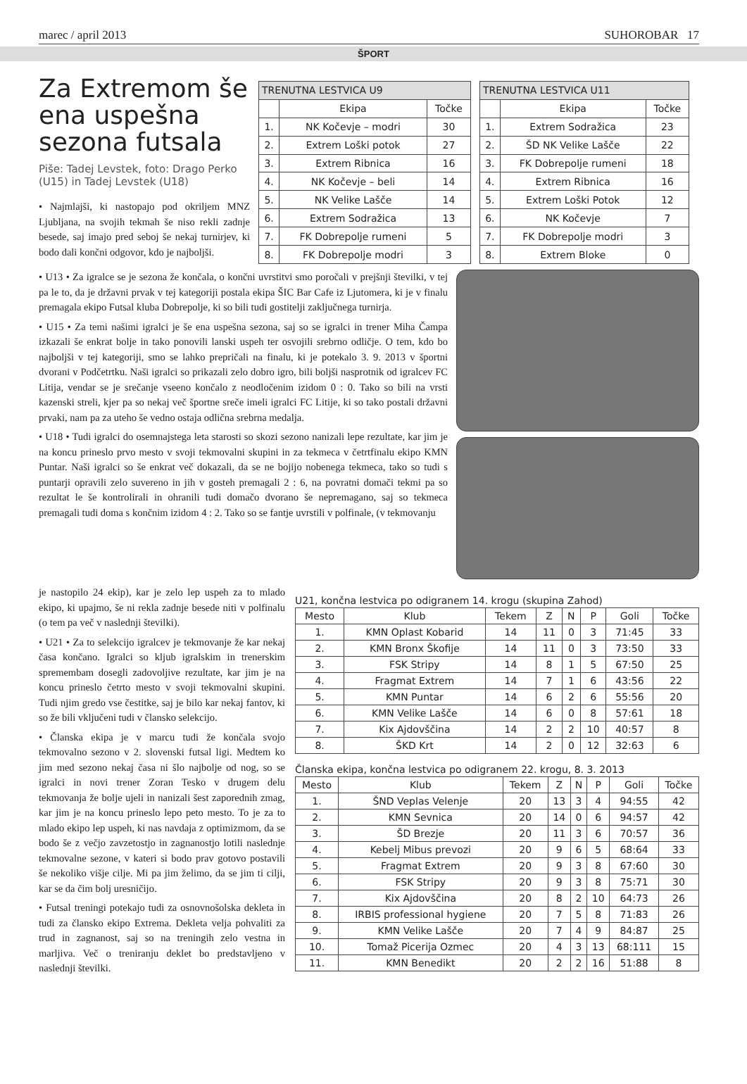marec / april 2013 SUHOROBAR 17
ŠPORT
Za Extremom še ena uspešna sezona futsala
Piše: Tadej Levstek, foto: Drago Perko (U15) in Tadej Levstek (U18)
• Najmlajši, ki nastopajo pod okriljem MNZ Ljubljana, na svojih tekmah še niso rekli zadnje besede, saj imajo pred seboj še nekaj turnirjev, ki bodo dali končni odgovor, kdo je najboljši.
| TRENUTNA LESTVICA U9 | | |
| | Ekipa | Točke |
| 1. | NK Kočevje – modri | 30 |
| 2. | Extrem Loški potok | 27 |
| 3. | Extrem Ribnica | 16 |
| 4. | NK Kočevje – beli | 14 |
| 5. | NK Velike Lašče | 14 |
| 6. | Extrem Sodražica | 13 |
| 7. | FK Dobrepolje rumeni | 5 |
| 8. | FK Dobrepolje modri | 3 |
| TRENUTNA LESTVICA U11 | | |
| | Ekipa | Točke |
| 1. | Extrem Sodražica | 23 |
| 2. | ŠD NK Velike Lašče | 22 |
| 3. | FK Dobrepolje rumeni | 18 |
| 4. | Extrem Ribnica | 16 |
| 5. | Extrem Loški Potok | 12 |
| 6. | NK Kočevje | 7 |
| 7. | FK Dobrepolje modri | 3 |
| 8. | Extrem Bloke | 0 |
• U13 • Za igralce se je sezona že končala, o končni uvrstitvi smo poročali v prejšnji številki, v tej pa le to, da je državni prvak v tej kategoriji postala ekipa ŠIC Bar Cafe iz Ljutomera, ki je v finalu premagala ekipo Futsal kluba Dobrepolje, ki so bili tudi gostitelji zaključnega turnirja.
• U15 • Za temi našimi igralci je še ena uspešna sezona, saj so se igralci in trener Miha Čampa izkazali še enkrat bolje in tako ponovili lanski uspeh ter osvojili srebrno odličje. O tem, kdo bo najboljši v tej kategoriji, smo se lahko prepričali na finalu, ki je potekalo 3. 9. 2013 v športni dvorani v Podčetrtku. Naši igralci so prikazali zelo dobro igro, bili boljši nasprotnik od igralcev FC Litija, vendar se je srečanje vseeno končalo z neodločenim izidom 0 : 0. Tako so bili na vrsti kazenski streli, kjer pa so nekaj več športne sreče imeli igralci FC Litije, ki so tako postali državni prvaki, nam pa za uteho še vedno ostaja odlična srebrna medalja.
• U18 • Tudi igralci do osemnajstega leta starosti so skozi sezono nanizali lepe rezultate, kar jim je na koncu prineslo prvo mesto v svoji tekmovalni skupini in za tekmeca v četrtfinalu ekipo KMN Puntar. Naši igralci so še enkrat več dokazali, da se ne bojijo nobenega tekmeca, tako so tudi s puntarji opravili zelo suvereno in jih v gosteh premagali 2 : 6, na povratni domači tekmi pa so rezultat le še kontrolirali in ohranili tudi domačo dvorano še nepremagano, saj so tekmeca premagali tudi doma s končnim izidom 4 : 2. Tako so se fantje uvrstili v polfinale, (v tekmovanju
je nastopilo 24 ekip), kar je zelo lep uspeh za to mlado ekipo, ki upajmo, še ni rekla zadnje besede niti v polfinalu (o tem pa več v naslednji številki).
• U21 • Za to selekcijo igralcev je tekmovanje že kar nekaj časa končano. Igralci so kljub igralskim in trenerskim spremembam dosegli zadovoljive rezultate, kar jim je na koncu prineslo četrto mesto v svoji tekmovalni skupini. Tudi njim gredo vse čestitke, saj je bilo kar nekaj fantov, ki so že bili vključeni tudi v člansko selekcijo.
• Članska ekipa je v marcu tudi že končala svojo tekmovalno sezono v 2. slovenski futsal ligi. Medtem ko jim med sezono nekaj časa ni šlo najbolje od nog, so se igralci in novi trener Zoran Tesko v drugem delu tekmovanja že bolje ujeli in nanizali šest zaporednih zmag, kar jim je na koncu prineslo lepo peto mesto. To je za to mlado ekipo lep uspeh, ki nas navdaja z optimizmom, da se bodo še z večjo zavzetostjo in zagnanostjo lotili naslednje tekmovalne sezone, v kateri si bodo prav gotovo postavili še nekoliko višje cilje. Mi pa jim želimo, da se jim ti cilji, kar se da čim bolj uresničijo.
• Futsal treningi potekajo tudi za osnovnošolska dekleta in tudi za člansko ekipo Extrema. Dekleta velja pohvaliti za trud in zagnanost, saj so na treningih zelo vestna in marljiva. Več o treniranju deklet bo predstavljeno v naslednji številki.
U21, končna lestvica po odigranem 14. krogu (skupina Zahod)
| Mesto | Klub | Tekem | Z | N | P | Goli | Točke |
| --- | --- | --- | --- | --- | --- | --- | --- |
| 1. | KMN Oplast Kobarid | 14 | 11 | 0 | 3 | 71:45 | 33 |
| 2. | KMN Bronx Škofije | 14 | 11 | 0 | 3 | 73:50 | 33 |
| 3. | FSK Stripy | 14 | 8 | 1 | 5 | 67:50 | 25 |
| 4. | Fragmat Extrem | 14 | 7 | 1 | 6 | 43:56 | 22 |
| 5. | KMN Puntar | 14 | 6 | 2 | 6 | 55:56 | 20 |
| 6. | KMN Velike Lašče | 14 | 6 | 0 | 8 | 57:61 | 18 |
| 7. | Kix Ajdovščina | 14 | 2 | 2 | 10 | 40:57 | 8 |
| 8. | ŠKD Krt | 14 | 2 | 0 | 12 | 32:63 | 6 |
Članska ekipa, končna lestvica po odigranem 22. krogu, 8. 3. 2013
| Mesto | Klub | Tekem | Z | N | P | Goli | Točke |
| --- | --- | --- | --- | --- | --- | --- | --- |
| 1. | ŠND Veplas Velenje | 20 | 13 | 3 | 4 | 94:55 | 42 |
| 2. | KMN Sevnica | 20 | 14 | 0 | 6 | 94:57 | 42 |
| 3. | ŠD Brezje | 20 | 11 | 3 | 6 | 70:57 | 36 |
| 4. | Kebelj Mibus prevozi | 20 | 9 | 6 | 5 | 68:64 | 33 |
| 5. | Fragmat Extrem | 20 | 9 | 3 | 8 | 67:60 | 30 |
| 6. | FSK Stripy | 20 | 9 | 3 | 8 | 75:71 | 30 |
| 7. | Kix Ajdovščina | 20 | 8 | 2 | 10 | 64:73 | 26 |
| 8. | IRBIS professional hygiene | 20 | 7 | 5 | 8 | 71:83 | 26 |
| 9. | KMN Velike Lašče | 20 | 7 | 4 | 9 | 84:87 | 25 |
| 10. | Tomaž Picerija Ozmec | 20 | 4 | 3 | 13 | 68:111 | 15 |
| 11. | KMN Benedikt | 20 | 2 | 2 | 16 | 51:88 | 8 |